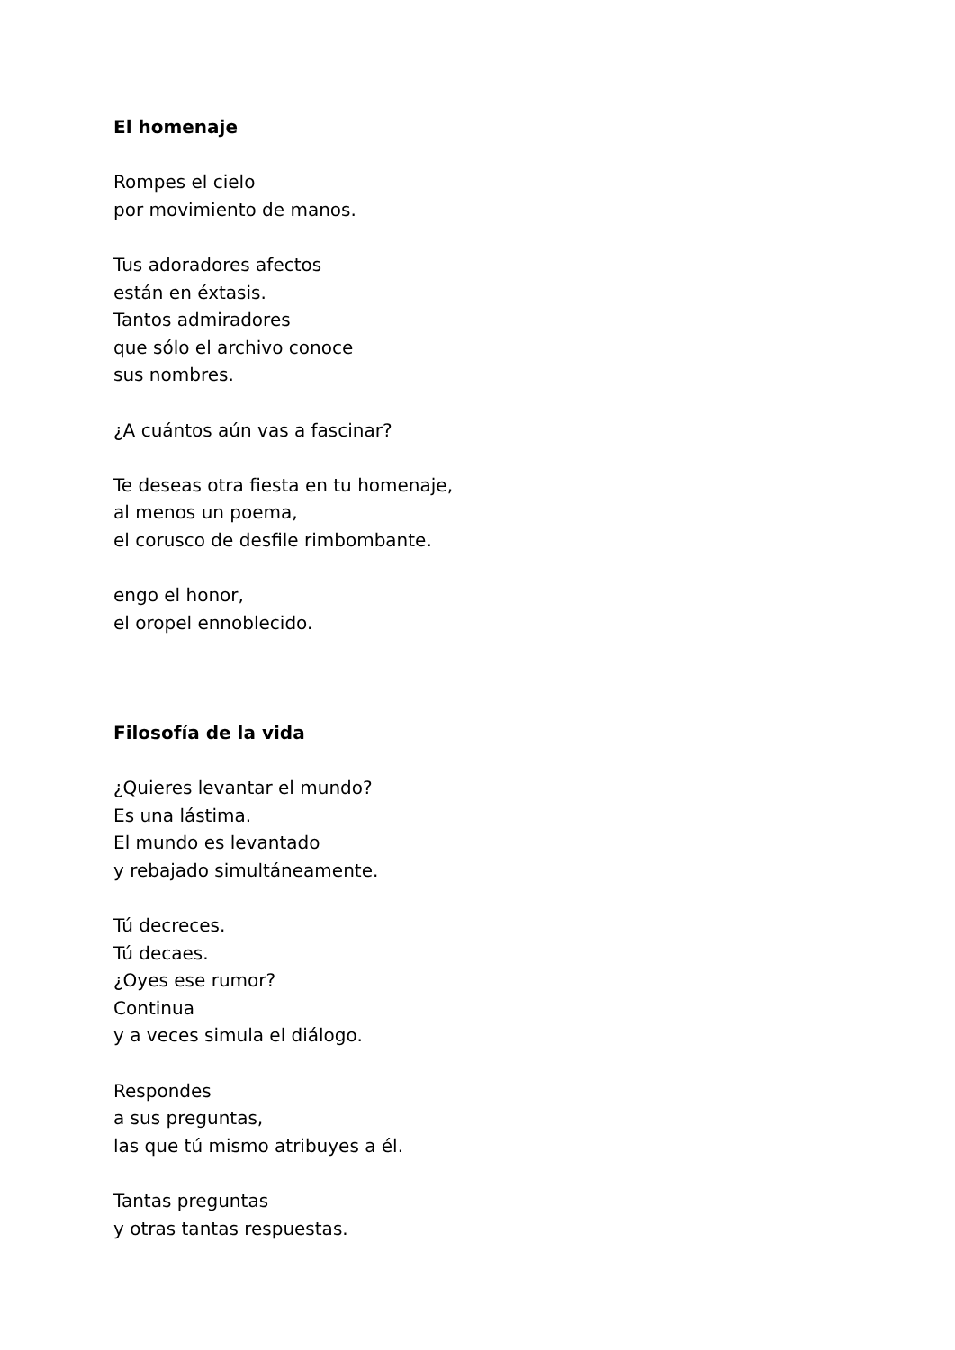El homenaje
Rompes el cielo
por movimiento de manos.
Tus adoradores afectos
están en éxtasis.
Tantos admiradores
que sólo el archivo conoce
sus nombres.
¿A cuántos aún vas a fascinar?
Te deseas otra fiesta en tu homenaje,
al menos un poema,
el corusco de desfile rimbombante.
engo el honor,
el oropel ennoblecido.
Filosofía de la vida
¿Quieres levantar el mundo?
Es una lástima.
El mundo es levantado
y rebajado simultáneamente.
Tú decreces.
Tú decaes.
¿Oyes ese rumor?
Continua
y a veces simula el diálogo.
Respondes
a sus preguntas,
las que tú mismo atribuyes a él.
Tantas preguntas
y otras tantas respuestas.